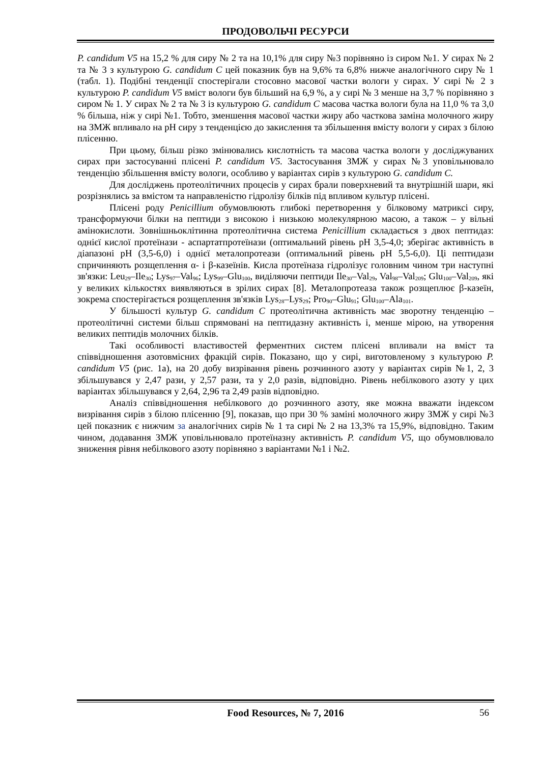ПРОДОВОЛЬЧІ РЕСУРСИ
P. candidum V5 на 15,2 % для сиру № 2 та на 10,1% для сиру №3 порівняно із сиром №1. У сирах № 2 та № 3 з культурою G. candidum C цей показник був на 9,6% та 6,8% нижче аналогічного сиру № 1 (табл. 1). Подібні тенденції спостерігали стосовно масової частки вологи у сирах. У сирі № 2 з культурою P. candidum V5 вміст вологи був більший на 6,9 %, а у сирі № 3 менше на 3,7 % порівняно з сиром № 1. У сирах № 2 та № 3 із культурою G. candidum C масова частка вологи була на 11,0 % та 3,0 % більша, ніж у сирі №1. Тобто, зменшення масової частки жиру або часткова заміна молочного жиру на ЗМЖ впливало на pH сиру з тенденцією до закислення та збільшення вмісту вологи у сирах з білою плісенню.
При цьому, більш різко змінювались кислотність та масова частка вологи у досліджуваних сирах при застосуванні плісені P. candidum V5. Застосування ЗМЖ у сирах №3 уповільнювало тенденцію збільшення вмісту вологи, особливо у варіантах сирів з культурою G. candidum C.
Для досліджень протеолітичних процесів у сирах брали поверхневий та внутрішній шари, які розрізнялись за вмістом та направленістю гідролізу білків під впливом культур плісені.
Плісені роду Penicillium обумовлюють глибокі перетворення у білковому матриксі сиру, трансформуючи білки на пептиди з високою і низькою молекулярною масою, а також – у вільні амінокислоти. Зовнішньоклітинна протеолітична система Penicillium складається з двох пептидаз: однієї кислої протеїнази - аспартатпротеїнази (оптимальний рівень pH 3,5-4,0; зберігає активність в діапазоні pH (3,5-6,0) і однієї металопротеази (оптимальний рівень pH 5,5-6,0). Ці пептидази спричиняють розщеплення α- і β-казеїнів. Кисла протеїназа гідролізує головним чином три наступні зв'язки: Leu<sub>29</sub>–Ile<sub>30</sub>; Lys<sub>97</sub>–Val<sub>96</sub>; Lys<sub>99</sub>–Glu<sub>100</sub>, виділяючи пептиди Ile<sub>30</sub>–Val<sub>29</sub>, Val<sub>98</sub>–Val<sub>209</sub>; Glu<sub>100</sub>–Val<sub>209</sub>, які у великих кількостях виявляються в зрілих сирах [8]. Металопротеаза також розщеплює β-казеїн, зокрема спостерігається розщеплення зв'язків Lys<sub>28</sub>–Lys<sub>29</sub>; Pro<sub>90</sub>–Glu<sub>91</sub>; Glu<sub>100</sub>–Ala<sub>101</sub>.
У більшості культур G. candidum C протеолітична активність має зворотну тенденцію – протеолітичні системи більш спрямовані на пептидазну активність і, менше мірою, на утворення великих пептидів молочних білків.
Такі особливості властивостей ферментних систем плісені впливали на вміст та співвідношення азотовмісних фракцій сирів. Показано, що у сирі, виготовленому з культурою P. candidum V5 (рис. 1а), на 20 добу визрівання рівень розчинного азоту у варіантах сирів №1, 2, 3 збільшувався у 2,47 рази, у 2,57 рази, та у 2,0 разів, відповідно. Рівень небілкового азоту у цих варіантах збільшувався у 2,64, 2,96 та 2,49 разів відповідно.
Аналіз співвідношення небілкового до розчинного азоту, яке можна вважати індексом визрівання сирів з білою плісенню [9], показав, що при 30 % заміні молочного жиру ЗМЖ у сирі №3 цей показник є нижчим за аналогічних сирів № 1 та сирі № 2 на 13,3% та 15,9%, відповідно. Таким чином, додавання ЗМЖ уповільнювало протеїназну активність P. candidum V5, що обумовлювало зниження рівня небілкового азоту порівняно з варіантами №1 і №2.
Food Resources, № 7, 2016 56